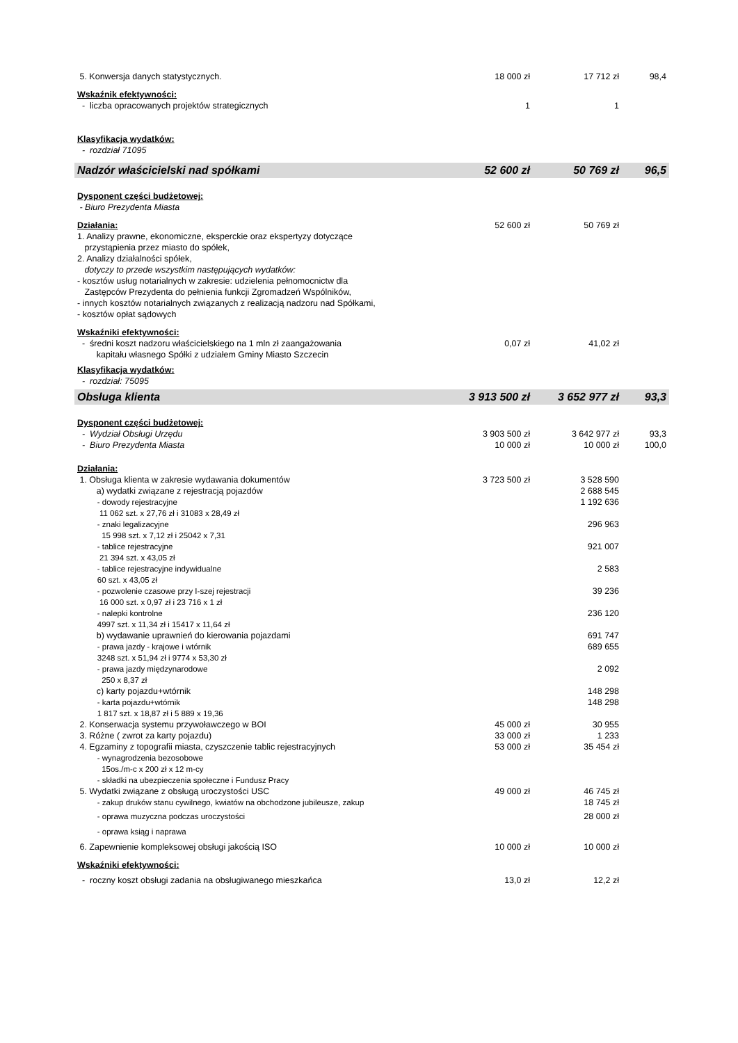| 5. Konwersja danych statystycznych. | 18 000 zł | 17 712 zł | 98,4 |
| Wskaźnik efektywności: | | | |
| - liczba opracowanych projektów strategicznych | 1 | 1 | |
| Klasyfikacja wydatków: | | | |
| - rozdział 71095 | | | |
| Nadzór właścicielski nad spółkami | 52 600 zł | 50 769 zł | 96,5 |
| Dysponent części budżetowej: | | | |
| - Biuro Prezydenta Miasta | | | |
| Działania: | 52 600 zł | 50 769 zł | |
| 1. Analizy prawne, ekonomiczne, eksperckie oraz ekspertyzy dotyczące przystąpienia przez miasto do spółek, 2. Analizy działalności spółek, dotyczy to przede wszystkim następujących wydatków: - kosztów usług notarialnych w zakresie: udzielenia pełnomocnictw dla Zastępców Prezydenta do pełnienia funkcji Zgromadzeń Wspólników, - innych kosztów notarialnych związanych z realizacją nadzoru nad Spółkami, - kosztów opłat sądowych | | | |
| Wskaźniki efektywności: | | | |
| - średni koszt nadzoru właścicielskiego na 1 mln zł zaangażowania kapitału własnego Spółki z udziałem Gminy Miasto Szczecin | 0,07 zł | 41,02 zł | |
| Klasyfikacja wydatków: | | | |
| - rozdział: 75095 | | | |
| Obsługa klienta | 3 913 500 zł | 3 652 977 zł | 93,3 |
| Dysponent części budżetowej: | | | |
| - Wydział Obsługi Urzędu | 3 903 500 zł | 3 642 977 zł | 93,3 |
| - Biuro Prezydenta Miasta | 10 000 zł | 10 000 zł | 100,0 |
| Działania: | | | |
| 1. Obsługa klienta w zakresie wydawania dokumentów | 3 723 500 zł | 3 528 590 | |
| a) wydatki związane z rejestracją pojazdów | | 2 688 545 | |
| - dowody rejestracyjne 11 062 szt. x 27,76 zł i 31083 x 28,49 zł | | 1 192 636 | |
| - znaki legalizacyjne 15 998 szt. x 7,12 zł i 25042 x 7,31 | | 296 963 | |
| - tablice rejestracyjne 21 394 szt. x 43,05 zł | | 921 007 | |
| - tablice rejestracyjne indywidualne 60 szt. x 43,05 zł | | 2 583 | |
| - pozwolenie czasowe przy I-szej rejestracji 16 000 szt. x 0,97 zł i 23 716 x 1 zł | | 39 236 | |
| - nalepki kontrolne 4997 szt. x 11,34 zł i 15417 x 11,64 zł | | 236 120 | |
| b) wydawanie uprawnień do kierowania pojazdami | | 691 747 | |
| - prawa jazdy - krajowe i wtórnik 3248 szt. x 51,94 zł i 9774 x 53,30 zł | | 689 655 | |
| - prawa jazdy międzynarodowe 250 x 8,37 zł | | 2 092 | |
| c) karty pojazdu+wtórnik | | 148 298 | |
| - karta pojazdu+wtórnik 1 817 szt. x 18,87 zł i 5 889 x 19,36 | | 148 298 | |
| 2. Konserwacja systemu przywoławczego w BOI | 45 000 zł | 30 955 | |
| 3. Różne ( zwrot za karty pojazdu) | 33 000 zł | 1 233 | |
| 4. Egzaminy z topografii miasta, czyszczenie tablic rejestracyjnych - wynagrodzenia bezosobowe 15os./m-c x 200 zł x 12 m-cy - składki na ubezpieczenia społeczne i Fundusz Pracy | 53 000 zł | 35 454 zł | |
| 5. Wydatki związane z obsługą uroczystości USC | 49 000 zł | 46 745 zł | |
| - zakup druków stanu cywilnego, kwiatów na obchodzone jubileusze, zakup | | 18 745 zł | |
| - oprawa muzyczna podczas uroczystości | | 28 000 zł | |
| - oprawa ksiąg i naprawa | | | |
| 6. Zapewnienie kompleksowej obsługi jakością ISO | 10 000 zł | 10 000 zł | |
| Wskaźniki efektywności: | | | |
| - roczny koszt obsługi zadania na obsługiwanego mieszkańca | 13,0 zł | 12,2 zł | |